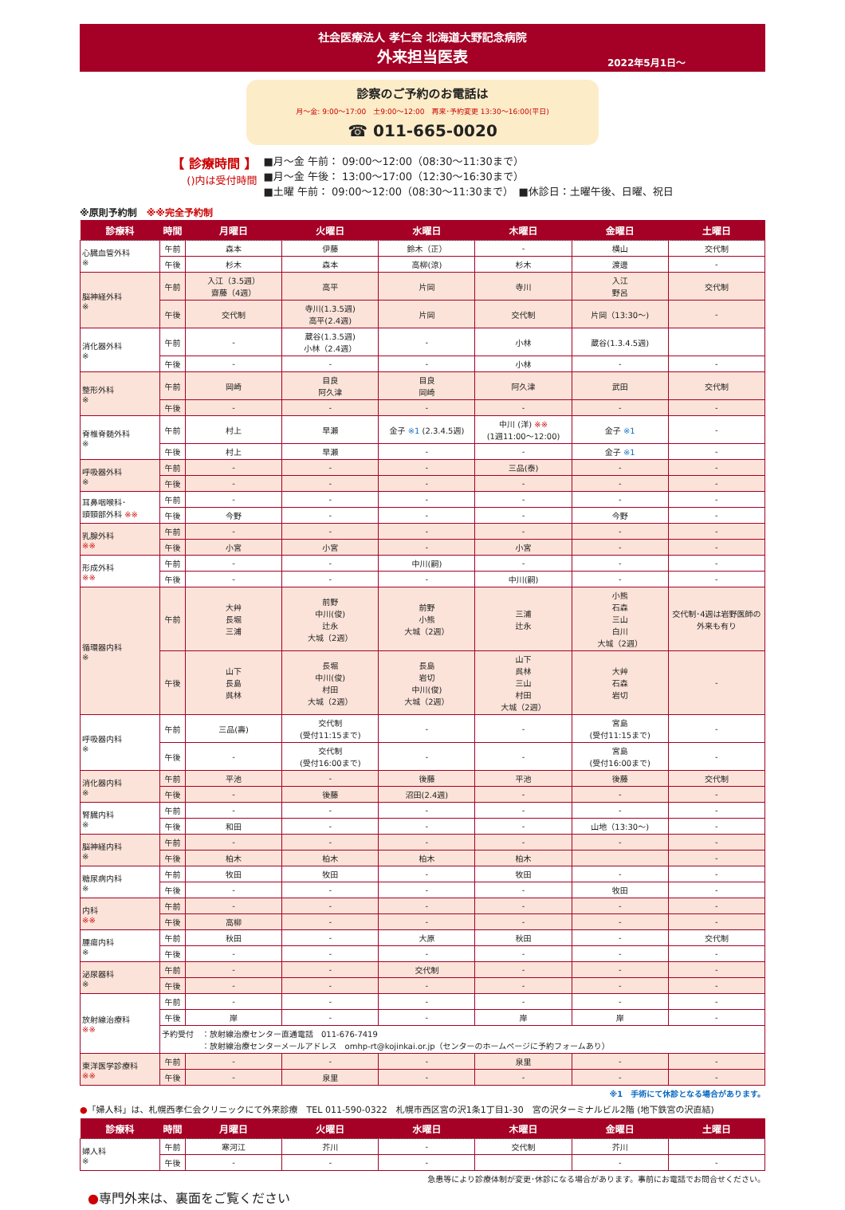社会医療法人 孝仁会 北海道大野記念病院
外来担当医表
2022年5月1日～
診察のご予約のお電話は
月～金: 9:00～17:00　土9:00～12:00　再来･予約変更 13:30～16:00(平日)
☎ 011-665-0020
【 診療時間 】
()内は受付時間
■月～金 午前： 09:00～12:00（08:30～11:30まで）
■月～金 午後： 13:00～17:00（12:30～16:30まで）
■土曜 午前： 09:00～12:00（08:30～11:30まで）　■休診日：土曜午後、日曜、祝日
※原則予約制　※※完全予約制
| 診療科 | 時間 | 月曜日 | 火曜日 | 水曜日 | 木曜日 | 金曜日 | 土曜日 |
| --- | --- | --- | --- | --- | --- | --- | --- |
| 心臓血管外科 ※ | 午前 | 森本 | 伊藤 | 鈴木（正） | - | 横山 | 交代制 |
| | 午後 | 杉木 | 森本 | 高柳(涼) | 杉木 | 渡邊 | - |
| 脳神経外科 ※ | 午前 | 入江（3.5週） 齋藤（4週） | 高平 | 片岡 | 寺川 | 入江 野呂 | 交代制 |
| | 午後 | 交代制 | 寺川(1.3.5週) 高平(2.4週) | 片岡 | 交代制 | 片岡（13:30～) | - |
| 消化器外科 ※ | 午前 | - | 蔵谷(1.3.5週) 小林（2.4週） | - | 小林 | 蔵谷(1.3.4.5週) | |
| | 午後 | - | - | - | 小林 | - | - |
| 整形外科 ※ | 午前 | 岡崎 | 目良 阿久津 | 目良 岡崎 | 阿久津 | 武田 | 交代制 |
| | 午後 | - | - | - | - | - | - |
| 脊椎脊髄外科 ※ | 午前 | 村上 | 早瀬 | 金子 ※1 (2.3.4.5週) | 中川 (洋) ※※ (1週11:00～12:00) | 金子 ※1 | - |
| | 午後 | 村上 | 早瀬 | - | - | 金子 ※1 | - |
| 呼吸器外科 ※ | 午前 | - | - | - | 三品(泰) | - | - |
| | 午後 | - | - | - | - | - | - |
| 耳鼻咽喉科･ 頭頸部外科 ※※ | 午前 | - | - | - | - | - | - |
| | 午後 | 今野 | - | - | - | 今野 | - |
| 乳腺外科 ※※ | 午前 | - | - | - | - | - | - |
| | 午後 | 小宮 | 小宮 | - | 小宮 | - | - |
| 形成外科 ※※ | 午前 | - | - | 中川(嗣) | - | - | - |
| | 午後 | - | - | - | 中川(嗣) | - | - |
| 循環器内科 ※ | 午前 | 大艸 長堀 三浦 | 前野 中川(俊) 辻永 大城（2週） | 前野 小熊 大城（2週） | 三浦 辻永 | 小熊 石森 三山 白川 大城（2週） | 交代制･4週は岩野医師の外来も有り |
| | 午後 | 山下 長島 呉林 | 長堀 中川(俊) 村田 大城（2週） | 長島 岩切 中川(俊) 大城（2週） | 山下 呉林 三山 村田 大城（2週） | 大艸 石森 岩切 | - |
| 呼吸器内科 ※ | 午前 | 三品(壽) | 交代制 (受付11:15まで) | - | - | 宮島 (受付11:15まで) | - |
| | 午後 | - | 交代制 (受付16:00まで) | - | - | 宮島 (受付16:00まで) | - |
| 消化器内科 ※ | 午前 | 平池 | - | 後藤 | 平池 | 後藤 | 交代制 |
| | 午後 | - | 後藤 | 沼田(2.4週) | - | - | - |
| 腎臓内科 ※ | 午前 | - | - | - | - | - | - |
| | 午後 | 和田 | - | - | - | 山地（13:30～) | - |
| 脳神経内科 ※ | 午前 | - | - | - | - | - | - |
| | 午後 | 柏木 | 柏木 | 柏木 | 柏木 | | - |
| 糖尿病内科 ※ | 午前 | 牧田 | 牧田 | - | 牧田 | - | - |
| | 午後 | - | - | - | - | 牧田 | - |
| 内科 ※※ | 午前 | - | - | - | - | - | - |
| | 午後 | 高柳 | - | - | - | - | - |
| 腫瘍内科 ※ | 午前 | 秋田 | - | 大原 | 秋田 | - | 交代制 |
| | 午後 | - | - | - | - | - | - |
| 泌尿器科 ※ | 午前 | - | - | 交代制 | - | - | - |
| | 午後 | - | - | - | - | - | - |
| 放射線治療科 ※※ | 午前 | - | - | - | - | - | - |
| | 午後 | 岸 | - | - | 岸 | 岸 | - |
| | 予約受付 ：放射線治療センター直通電話 011-676-7419 ：放射線治療センターメールアドレス omhp-rt@kojinkai.or.jp（センターのホームページに予約フォームあり） | | | | | | |
| 東洋医学診療科 ※※ | 午前 | - | - | - | 泉里 | - | - |
| | 午後 | - | 泉里 | - | - | - | - |
※1　手術にて休診となる場合があります。
●「婦人科」は、札幌西孝仁会クリニックにて外来診療　TEL 011-590-0322　札幌市西区宮の沢1条1丁目1-30　宮の沢ターミナルビル2階 (地下鉄宮の沢直結)
| 診療科 | 時間 | 月曜日 | 火曜日 | 水曜日 | 木曜日 | 金曜日 | 土曜日 |
| --- | --- | --- | --- | --- | --- | --- | --- |
| 婦人科 ※ | 午前 | 寒河江 | 芥川 | - | 交代制 | 芥川 | |
| | 午後 | - | - | - | | - | - |
急患等により診療体制が変更･休診になる場合があります。事前にお電話でお問合せください。
●専門外来は、裏面をご覧ください